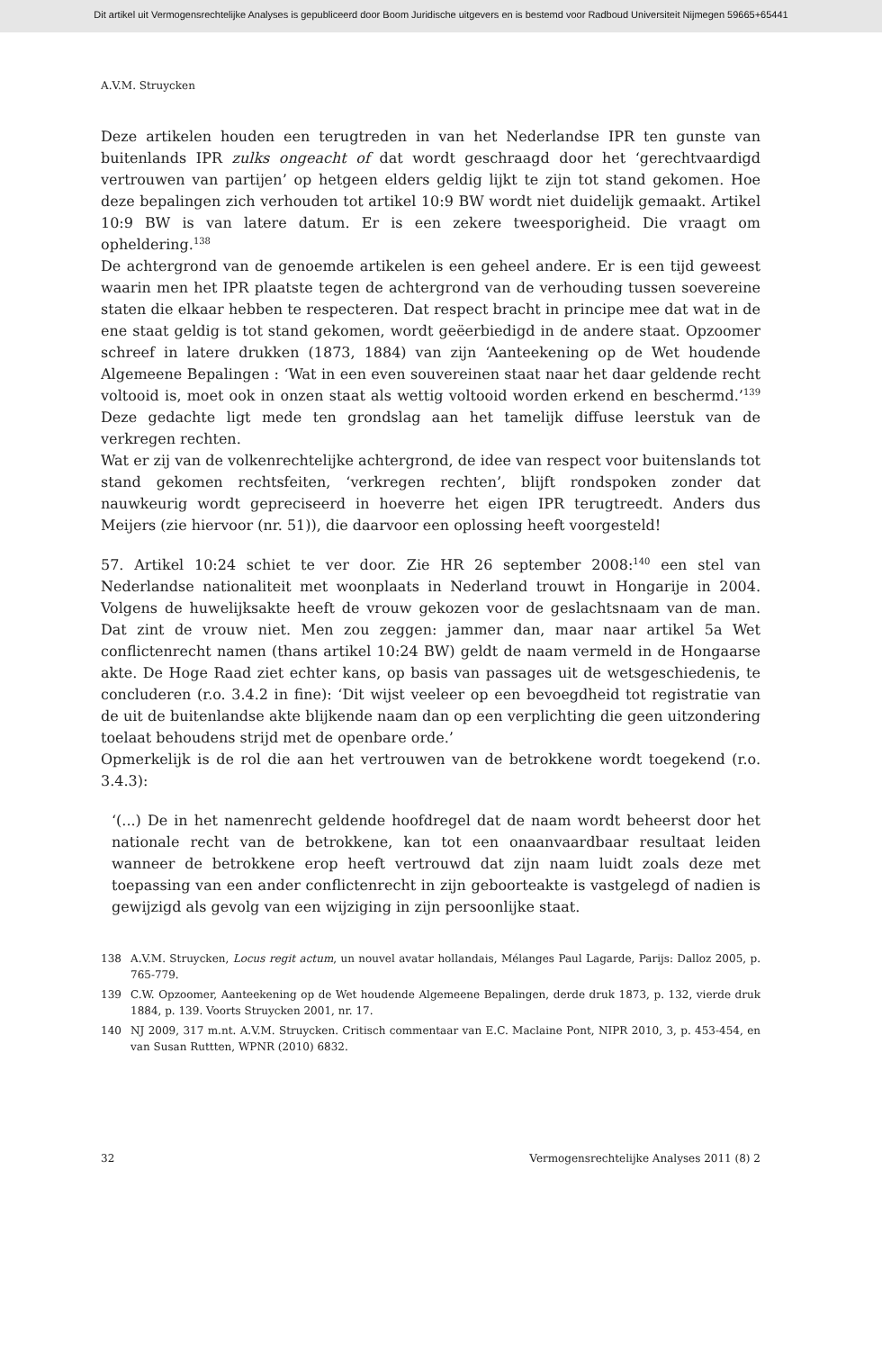Dit artikel uit Vermogensrechtelijke Analyses is gepubliceerd door Boom Juridische uitgevers en is bestemd voor Radboud Universiteit Nijmegen 59665+65441
A.V.M. Struycken
Deze artikelen houden een terugtreden in van het Nederlandse IPR ten gunste van buitenlands IPR zulks ongeacht of dat wordt geschraagd door het ‘gerechtvaardigd vertrouwen van partijen’ op hetgeen elders geldig lijkt te zijn tot stand gekomen. Hoe deze bepalingen zich verhouden tot artikel 10:9 BW wordt niet duidelijk gemaakt. Artikel 10:9 BW is van latere datum. Er is een zekere tweesporigheid. Die vraagt om opheldering.<sup>138</sup>
De achtergrond van de genoemde artikelen is een geheel andere. Er is een tijd geweest waarin men het IPR plaatste tegen de achtergrond van de verhouding tussen soevereine staten die elkaar hebben te respecteren. Dat respect bracht in principe mee dat wat in de ene staat geldig is tot stand gekomen, wordt geëerbiedigd in de andere staat. Opzoomer schreef in latere drukken (1873, 1884) van zijn ‘Aanteekening op de Wet houdende Algemeene Bepalingen : ‘Wat in een even souvereinen staat naar het daar geldende recht voltooid is, moet ook in onzen staat als wettig voltooid worden erkend en beschermd.’<sup>139</sup> Deze gedachte ligt mede ten grondslag aan het tamelijk diffuse leerstuk van de verkregen rechten.
Wat er zij van de volkenrechtelijke achtergrond, de idee van respect voor buitenslands tot stand gekomen rechtsfeiten, ‘verkregen rechten’, blijft rondspoken zonder dat nauwkeurig wordt gepreciseerd in hoeverre het eigen IPR terugtreedt. Anders dus Meijers (zie hiervoor (nr. 51)), die daarvoor een oplossing heeft voorgesteld!
57. Artikel 10:24 schiet te ver door. Zie HR 26 september 2008:<sup>140</sup> een stel van Nederlandse nationaliteit met woonplaats in Nederland trouwt in Hongarije in 2004. Volgens de huwelijksakte heeft de vrouw gekozen voor de geslachtsnaam van de man. Dat zint de vrouw niet. Men zou zeggen: jammer dan, maar naar artikel 5a Wet conflictenrecht namen (thans artikel 10:24 BW) geldt de naam vermeld in de Hongaarse akte. De Hoge Raad ziet echter kans, op basis van passages uit de wetsgeschiedenis, te concluderen (r.o. 3.4.2 in fine): ‘Dit wijst veeleer op een bevoegdheid tot registratie van de uit de buitenlandse akte blijkende naam dan op een verplichting die geen uitzondering toelaat behoudens strijd met de openbare orde.’
Opmerkelijk is de rol die aan het vertrouwen van de betrokkene wordt toegekend (r.o. 3.4.3):
‘(...) De in het namenrecht geldende hoofdregel dat de naam wordt beheerst door het nationale recht van de betrokkene, kan tot een onaanvaardbaar resultaat leiden wanneer de betrokkene erop heeft vertrouwd dat zijn naam luidt zoals deze met toepassing van een ander conflictenrecht in zijn geboorteakte is vastgelegd of nadien is gewijzigd als gevolg van een wijziging in zijn persoonlijke staat.
138 A.V.M. Struycken, Locus regit actum, un nouvel avatar hollandais, Mélanges Paul Lagarde, Parijs: Dalloz 2005, p. 765-779.
139 C.W. Opzoomer, Aanteekening op de Wet houdende Algemeene Bepalingen, derde druk 1873, p. 132, vierde druk 1884, p. 139. Voorts Struycken 2001, nr. 17.
140 NJ 2009, 317 m.nt. A.V.M. Struycken. Critisch commentaar van E.C. Maclaine Pont, NIPR 2010, 3, p. 453-454, en van Susan Ruttten, WPNR (2010) 6832.
32 Vermogensrechtelijke Analyses 2011 (8) 2